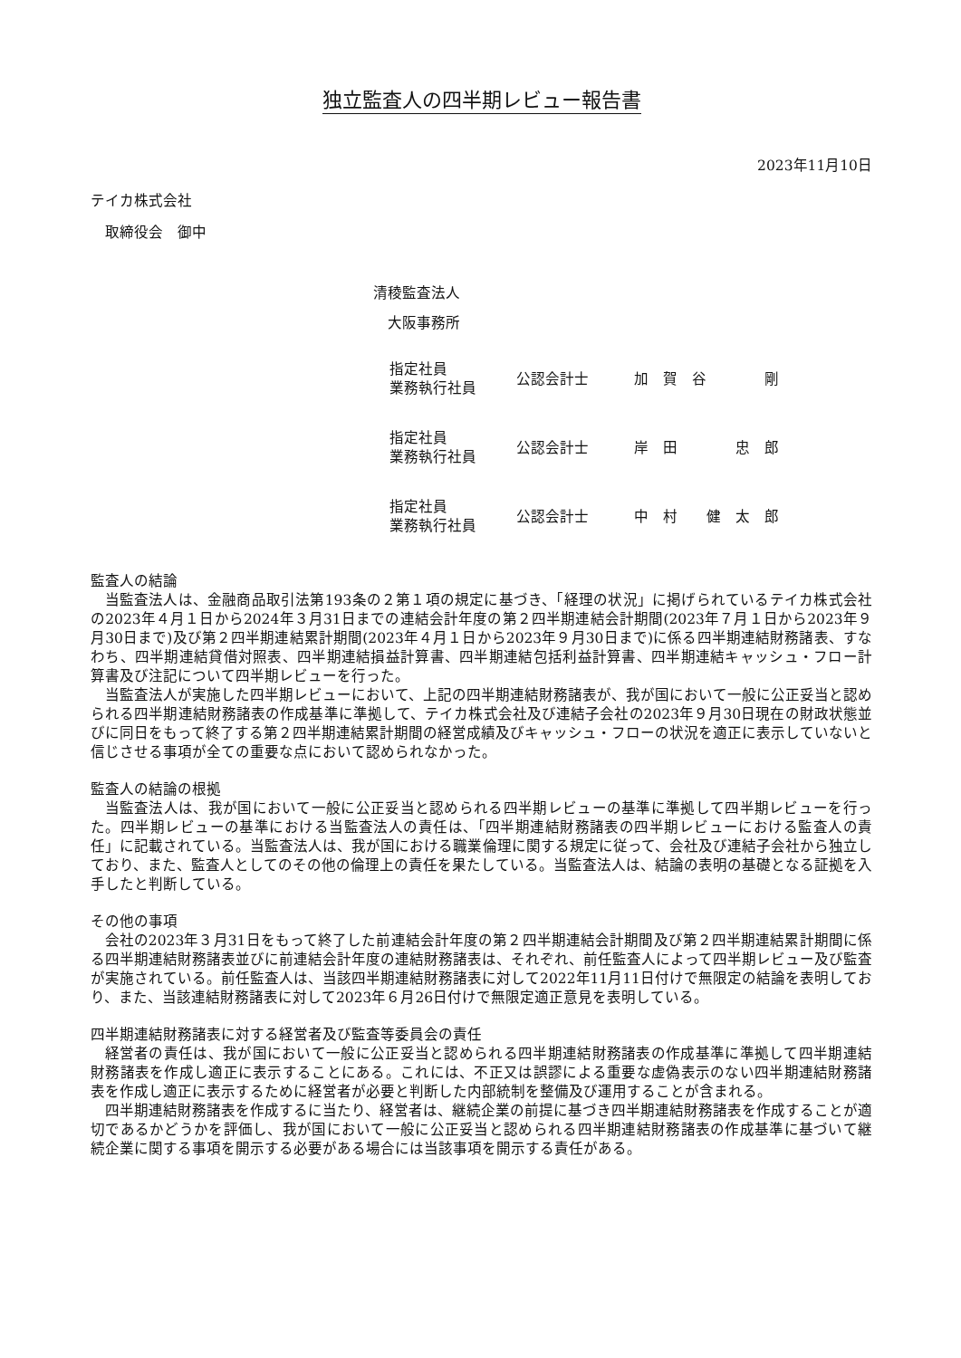独立監査人の四半期レビュー報告書
2023年11月10日
テイカ株式会社
　取締役会　御中
清稜監査法人
　大阪事務所
| 指定社員 業務執行社員 | 公認会計士 | 加 賀 谷 剛 |
| 指定社員 業務執行社員 | 公認会計士 | 岸 田 忠 郎 |
| 指定社員 業務執行社員 | 公認会計士 | 中 村 健 太 郎 |
監査人の結論
当監査法人は、金融商品取引法第193条の２第１項の規定に基づき、「経理の状況」に掲げられているテイカ株式会社の2023年４月１日から2024年３月31日までの連結会計年度の第２四半期連結会計期間(2023年７月１日から2023年９月30日まで)及び第２四半期連結累計期間(2023年４月１日から2023年９月30日まで)に係る四半期連結財務諸表、すなわち、四半期連結貸借対照表、四半期連結損益計算書、四半期連結包括利益計算書、四半期連結キャッシュ・フロー計算書及び注記について四半期レビューを行った。
当監査法人が実施した四半期レビューにおいて、上記の四半期連結財務諸表が、我が国において一般に公正妥当と認められる四半期連結財務諸表の作成基準に準拠して、テイカ株式会社及び連結子会社の2023年９月30日現在の財政状態並びに同日をもって終了する第２四半期連結累計期間の経営成績及びキャッシュ・フローの状況を適正に表示していないと信じさせる事項が全ての重要な点において認められなかった。
監査人の結論の根拠
当監査法人は、我が国において一般に公正妥当と認められる四半期レビューの基準に準拠して四半期レビューを行った。四半期レビューの基準における当監査法人の責任は、「四半期連結財務諸表の四半期レビューにおける監査人の責任」に記載されている。当監査法人は、我が国における職業倫理に関する規定に従って、会社及び連結子会社から独立しており、また、監査人としてのその他の倫理上の責任を果たしている。当監査法人は、結論の表明の基礎となる証拠を入手したと判断している。
その他の事項
会社の2023年３月31日をもって終了した前連結会計年度の第２四半期連結会計期間及び第２四半期連結累計期間に係る四半期連結財務諸表並びに前連結会計年度の連結財務諸表は、それぞれ、前任監査人によって四半期レビュー及び監査が実施されている。前任監査人は、当該四半期連結財務諸表に対して2022年11月11日付けで無限定の結論を表明しており、また、当該連結財務諸表に対して2023年６月26日付けで無限定適正意見を表明している。
四半期連結財務諸表に対する経営者及び監査等委員会の責任
経営者の責任は、我が国において一般に公正妥当と認められる四半期連結財務諸表の作成基準に準拠して四半期連結財務諸表を作成し適正に表示することにある。これには、不正又は誤謬による重要な虚偽表示のない四半期連結財務諸表を作成し適正に表示するために経営者が必要と判断した内部統制を整備及び運用することが含まれる。
四半期連結財務諸表を作成するに当たり、経営者は、継続企業の前提に基づき四半期連結財務諸表を作成することが適切であるかどうかを評価し、我が国において一般に公正妥当と認められる四半期連結財務諸表の作成基準に基づいて継続企業に関する事項を開示する必要がある場合には当該事項を開示する責任がある。